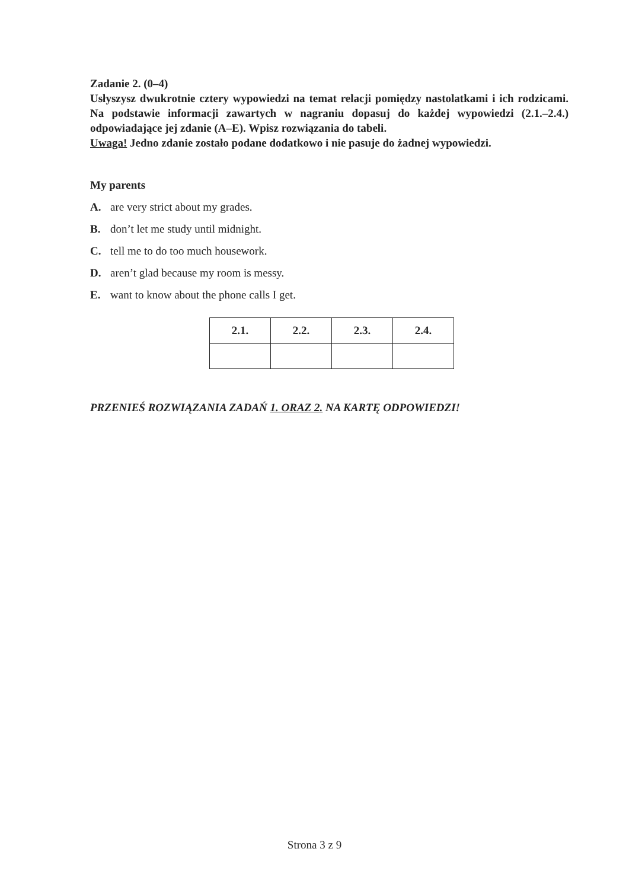Zadanie 2. (0–4)
Usłyszysz dwukrotnie cztery wypowiedzi na temat relacji pomiędzy nastolatkami i ich rodzicami. Na podstawie informacji zawartych w nagraniu dopasuj do każdej wypowiedzi (2.1.–2.4.) odpowiadające jej zdanie (A–E). Wpisz rozwiązania do tabeli.
Uwaga! Jedno zdanie zostało podane dodatkowo i nie pasuje do żadnej wypowiedzi.
My parents
A. are very strict about my grades.
B. don’t let me study until midnight.
C. tell me to do too much housework.
D. aren’t glad because my room is messy.
E. want to know about the phone calls I get.
| 2.1. | 2.2. | 2.3. | 2.4. |
| --- | --- | --- | --- |
PRZENIEŚ ROZWIĄZANIA ZADAŃ 1. ORAZ 2. NA KARTĘ ODPOWIEDZI!
Strona 3 z 9